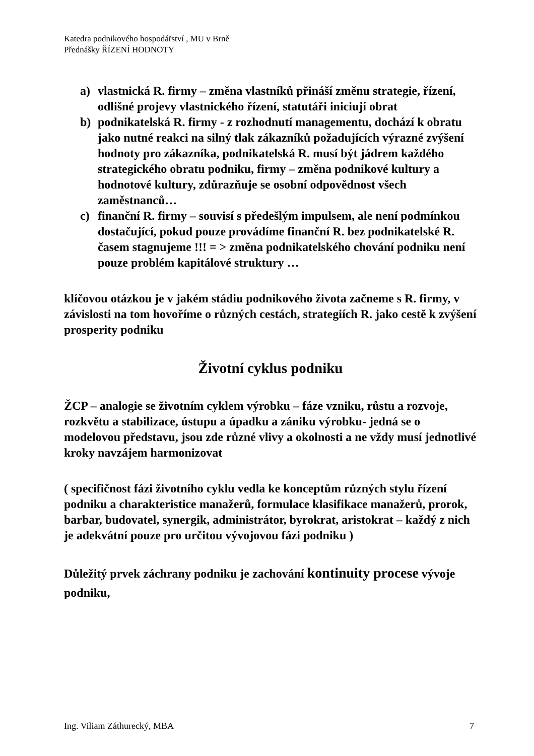Katedra podnikového hospodářství , MU v Brně
Přednášky ŘÍZENÍ HODNOTY
a) vlastnická R. firmy – změna vlastníků přináší změnu strategie, řízení, odlišné projevy vlastnického řízení, statutáři iniciují obrat
b) podnikatelská R. firmy - z rozhodnutí managementu, dochází k obratu jako nutné reakci na silný tlak zákazníků požadujících výrazné zvýšení hodnoty pro zákazníka, podnikatelská R. musí být jádrem každého strategického obratu podniku, firmy – změna podnikové kultury a hodnotové kultury, zdůrazňuje se osobní odpovědnost všech zaměstnanců…
c) finanční R. firmy – souvisí s předešlým impulsem, ale není podmínkou dostačující, pokud pouze provádíme finanční R. bez podnikatelské R. časem stagnujeme !!! = > změna podnikatelského chování podniku není pouze problém kapitálové struktury …
klíčovou otázkou je v jakém stádiu podnikového života začneme s R. firmy, v závislosti na tom hovoříme o různých cestách, strategiích R. jako cestě k zvýšení prosperity podniku
Životní cyklus podniku
ŽCP – analogie se životním cyklem výrobku – fáze vzniku, růstu a rozvoje, rozkvětu a stabilizace, ústupu a úpadku a zániku výrobku- jedná se o modelovou představu, jsou zde různé vlivy a okolnosti a ne vždy musí jednotlivé kroky navzájem harmonizovat
( specifičnost fázi životního cyklu vedla ke konceptům různých stylu řízení podniku a charakteristice manažerů, formulace klasifikace manažerů, prorok, barbar, budovatel, synergik, administrátor, byrokrat, aristokrat – každý z nich je adekvátní pouze pro určitou vývojovou fázi podniku )
Důležitý prvek záchrany podniku je zachování kontinuity procese vývoje podniku,
Ing. Viliam Záthurecký, MBA 7